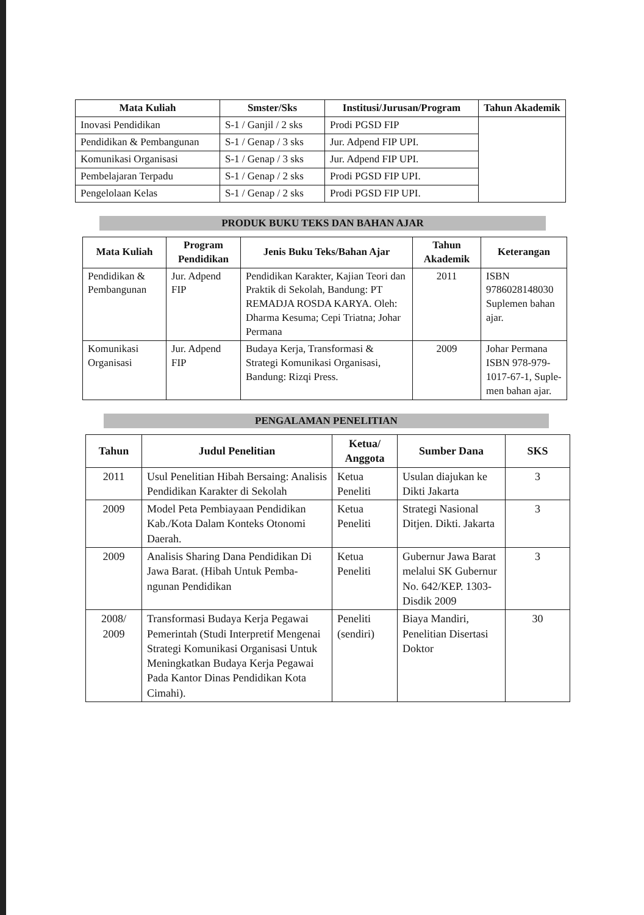| Mata Kuliah | Smster/Sks | Institusi/Jurusan/Program | Tahun Akademik |
| --- | --- | --- | --- |
| Inovasi Pendidikan | S-1 / Ganjil / 2 sks | Prodi PGSD FIP | |
| Pendidikan & Pembangunan | S-1 / Genap / 3 sks | Jur. Adpend FIP UPI. | |
| Komunikasi Organisasi | S-1 / Genap / 3 sks | Jur. Adpend FIP UPI. | |
| Pembelajaran Terpadu | S-1 / Genap / 2 sks | Prodi PGSD FIP UPI. | |
| Pengelolaan Kelas | S-1 / Genap / 2 sks | Prodi PGSD FIP UPI. | |
PRODUK BUKU TEKS DAN BAHAN AJAR
| Mata Kuliah | Program Pendidikan | Jenis Buku Teks/Bahan Ajar | Tahun Akademik | Keterangan |
| --- | --- | --- | --- | --- |
| Pendidikan & Pembangunan | Jur. Adpend FIP | Pendidikan Karakter, Kajian Teori dan Praktik di Sekolah, Bandung: PT REMADJA ROSDA KARYA. Oleh: Dharma Kesuma; Cepi Triatna; Johar Permana | 2011 | ISBN 9786028148030 Suplemen bahan ajar. |
| Komunikasi Organisasi | Jur. Adpend FIP | Budaya Kerja, Transformasi & Strategi Komunikasi Organisasi, Bandung: Rizqi Press. | 2009 | Johar Permana ISBN 978-979-1017-67-1, Suple-men bahan ajar. |
PENGALAMAN PENELITIAN
| Tahun | Judul Penelitian | Ketua/ Anggota | Sumber Dana | SKS |
| --- | --- | --- | --- | --- |
| 2011 | Usul Penelitian Hibah Bersaing: Analisis Pendidikan Karakter di Sekolah | Ketua Peneliti | Usulan diajukan ke Dikti Jakarta | 3 |
| 2009 | Model Peta Pembiayaan Pendidikan Kab./Kota Dalam Konteks Otonomi Daerah. | Ketua Peneliti | Strategi Nasional Ditjen. Dikti. Jakarta | 3 |
| 2009 | Analisis Sharing Dana Pendidikan Di Jawa Barat. (Hibah Untuk Pemba-ngunan Pendidikan | Ketua Peneliti | Gubernur Jawa Barat melalui SK Gubernur No. 642/KEP. 1303-Disdik 2009 | 3 |
| 2008/ 2009 | Transformasi Budaya Kerja Pegawai Pemerintah (Studi Interpretif Mengenai Strategi Komunikasi Organisasi Untuk Meningkatkan Budaya Kerja Pegawai Pada Kantor Dinas Pendidikan Kota Cimahi). | Peneliti (sendiri) | Biaya Mandiri, Penelitian Disertasi Doktor | 30 |